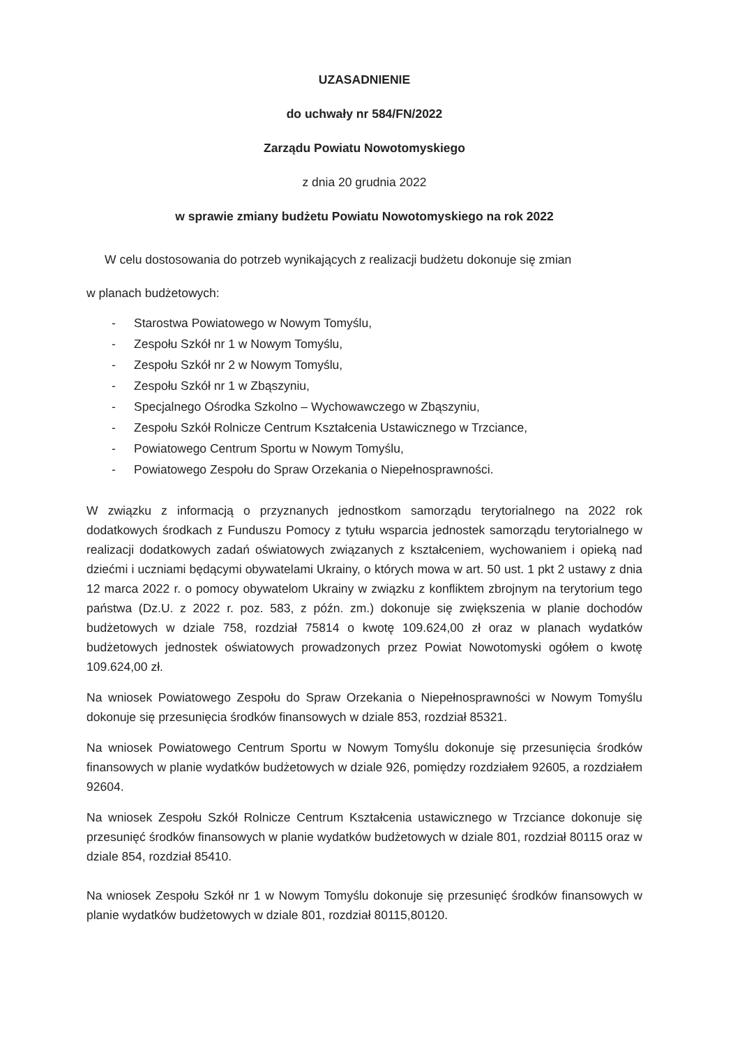UZASADNIENIE
do uchwały nr 584/FN/2022
Zarządu Powiatu Nowotomyskiego
z dnia 20 grudnia 2022
w sprawie zmiany budżetu Powiatu Nowotomyskiego na rok 2022
W celu dostosowania do potrzeb wynikających z realizacji budżetu dokonuje się zmian
w planach budżetowych:
- Starostwa Powiatowego w Nowym Tomyślu,
- Zespołu Szkół nr 1 w Nowym Tomyślu,
- Zespołu Szkół nr 2 w Nowym Tomyślu,
- Zespołu Szkół nr 1 w Zbąszyniu,
- Specjalnego Ośrodka Szkolno – Wychowawczego w Zbąszyniu,
- Zespołu Szkół Rolnicze Centrum Kształcenia Ustawicznego w Trzciance,
- Powiatowego Centrum Sportu w Nowym Tomyślu,
- Powiatowego Zespołu do Spraw Orzekania o Niepełnosprawności.
W związku z informacją o przyznanych jednostkom samorządu terytorialnego na 2022 rok dodatkowych środkach z Funduszu Pomocy z tytułu wsparcia jednostek samorządu terytorialnego w realizacji dodatkowych zadań oświatowych związanych z kształceniem, wychowaniem i opieką nad dziećmi i uczniami będącymi obywatelami Ukrainy, o których mowa w art. 50 ust. 1 pkt 2 ustawy z dnia 12 marca 2022 r. o pomocy obywatelom Ukrainy w związku z konfliktem zbrojnym na terytorium tego państwa (Dz.U. z 2022 r. poz. 583, z późn. zm.) dokonuje się zwiększenia w planie dochodów budżetowych w dziale 758, rozdział 75814 o kwotę 109.624,00 zł oraz w planach wydatków budżetowych jednostek oświatowych prowadzonych przez Powiat Nowotomyski ogółem o kwotę 109.624,00 zł.
Na wniosek Powiatowego Zespołu do Spraw Orzekania o Niepełnosprawności w Nowym Tomyślu dokonuje się przesunięcia środków finansowych w dziale 853, rozdział 85321.
Na wniosek Powiatowego Centrum Sportu w Nowym Tomyślu dokonuje się przesunięcia środków finansowych w planie wydatków budżetowych w dziale 926, pomiędzy rozdziałem 92605, a rozdziałem 92604.
Na wniosek Zespołu Szkół Rolnicze Centrum Kształcenia ustawicznego w Trzciance dokonuje się przesunięć środków finansowych w planie wydatków budżetowych w dziale 801, rozdział 80115 oraz w dziale 854, rozdział 85410.
Na wniosek Zespołu Szkół nr 1 w Nowym Tomyślu dokonuje się przesunięć środków finansowych w planie wydatków budżetowych w dziale 801, rozdział 80115,80120.